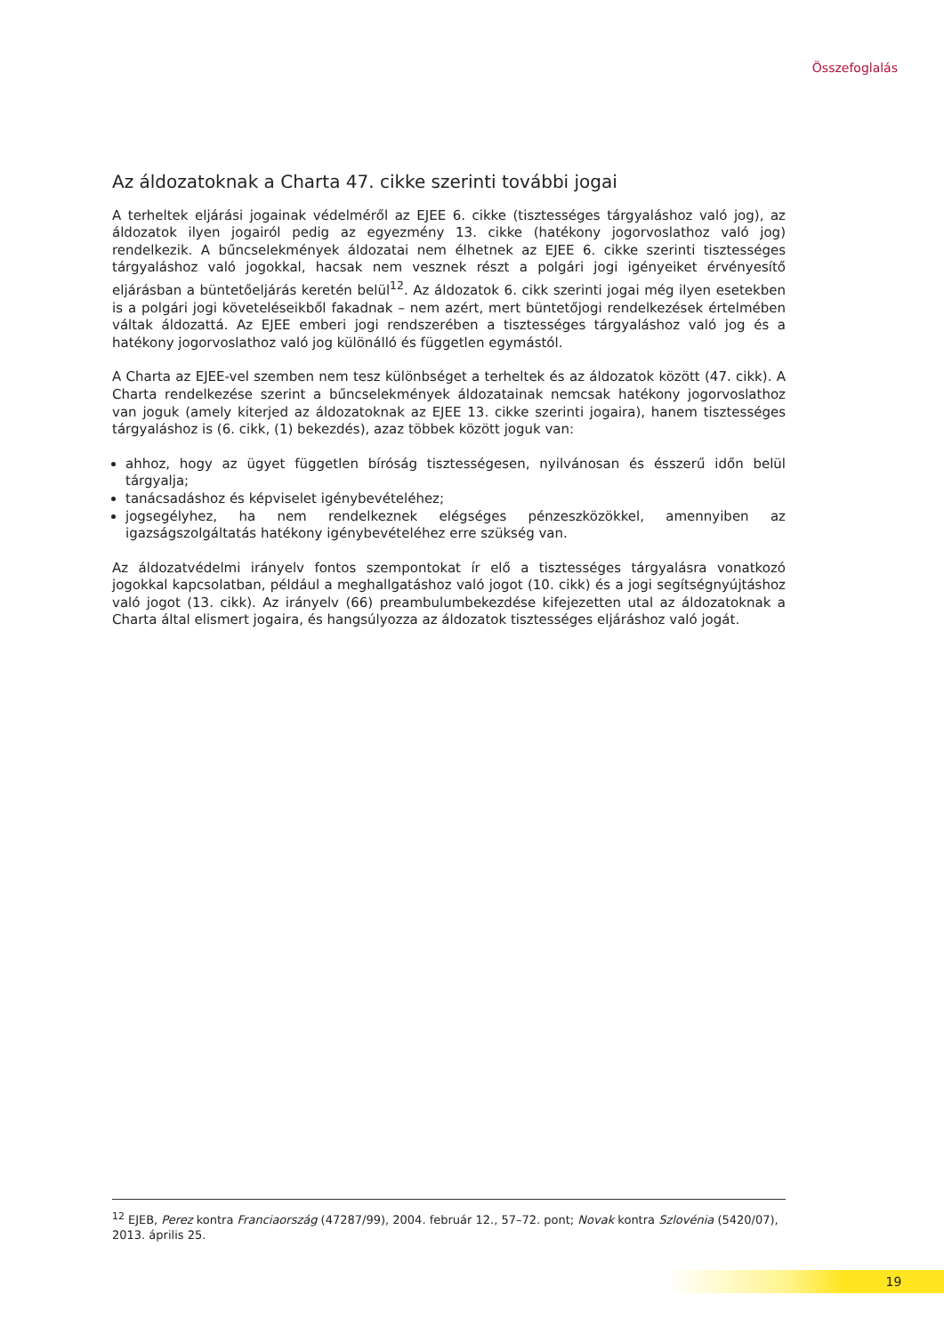Összefoglalás
Az áldozatoknak a Charta 47. cikke szerinti további jogai
A terheltek eljárási jogainak védelméről az EJEE 6. cikke (tisztességes tárgyaláshoz való jog), az áldozatok ilyen jogairól pedig az egyezmény 13. cikke (hatékony jogorvoslathoz való jog) rendelkezik. A bűncselekmények áldozatai nem élhetnek az EJEE 6. cikke szerinti tisztességes tárgyaláshoz való jogokkal, hacsak nem vesznek részt a polgári jogi igényeiket érvényesítő eljárásban a büntetőeljárás keretén belül<sup>12</sup>. Az áldozatok 6. cikk szerinti jogai még ilyen esetekben is a polgári jogi követeléseikből fakadnak – nem azért, mert büntetőjogi rendelkezések értelmében váltak áldozattá. Az EJEE emberi jogi rendszerében a tisztességes tárgyaláshoz való jog és a hatékony jogorvoslathoz való jog különálló és független egymástól.
A Charta az EJEE-vel szemben nem tesz különbséget a terheltek és az áldozatok között (47. cikk). A Charta rendelkezése szerint a bűncselekmények áldozatainak nemcsak hatékony jogorvoslathoz van joguk (amely kiterjed az áldozatoknak az EJEE 13. cikke szerinti jogaira), hanem tisztességes tárgyaláshoz is (6. cikk, (1) bekezdés), azaz többek között joguk van:
ahhoz, hogy az ügyet független bíróság tisztességesen, nyilvánosan és ésszerű időn belül tárgyalja;
tanácsadáshoz és képviselet igénybevételéhez;
jogsegélyhez, ha nem rendelkeznek elégséges pénzeszközökkel, amennyiben az igazságszolgáltatás hatékony igénybevételéhez erre szükség van.
Az áldozatvédelmi irányelv fontos szempontokat ír elő a tisztességes tárgyalásra vonatkozó jogokkal kapcsolatban, például a meghallgatáshoz való jogot (10. cikk) és a jogi segítségnyújtáshoz való jogot (13. cikk). Az irányelv (66) preambulumbekezdése kifejezetten utal az áldozatoknak a Charta által elismert jogaira, és hangsúlyozza az áldozatok tisztességes eljáráshoz való jogát.
<sup>12</sup> EJEB, Perez kontra Franciaország (47287/99), 2004. február 12., 57–72. pont; Novak kontra Szlovénia (5420/07), 2013. április 25.
19